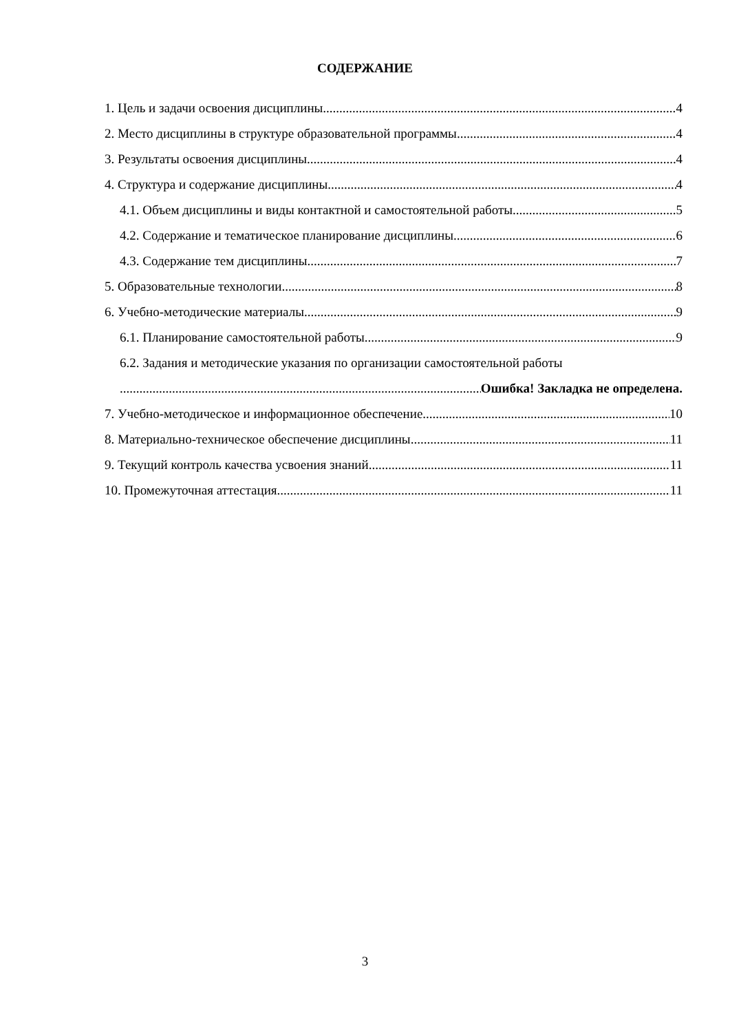СОДЕРЖАНИЕ
1. Цель и задачи освоения дисциплины 4
2. Место дисциплины в структуре образовательной программы 4
3. Результаты освоения дисциплины 4
4. Структура и содержание дисциплины 4
4.1. Объем дисциплины и виды контактной и самостоятельной работы 5
4.2. Содержание и тематическое планирование дисциплины 6
4.3. Содержание тем дисциплины 7
5. Образовательные технологии 8
6. Учебно-методические материалы 9
6.1. Планирование самостоятельной работы 9
6.2. Задания и методические указания по организации самостоятельной работы
Ошибка! Закладка не определена.
7. Учебно-методическое и информационное обеспечение 10
8. Материально-техническое обеспечение дисциплины 11
9. Текущий контроль качества усвоения знаний 11
10. Промежуточная аттестация 11
3